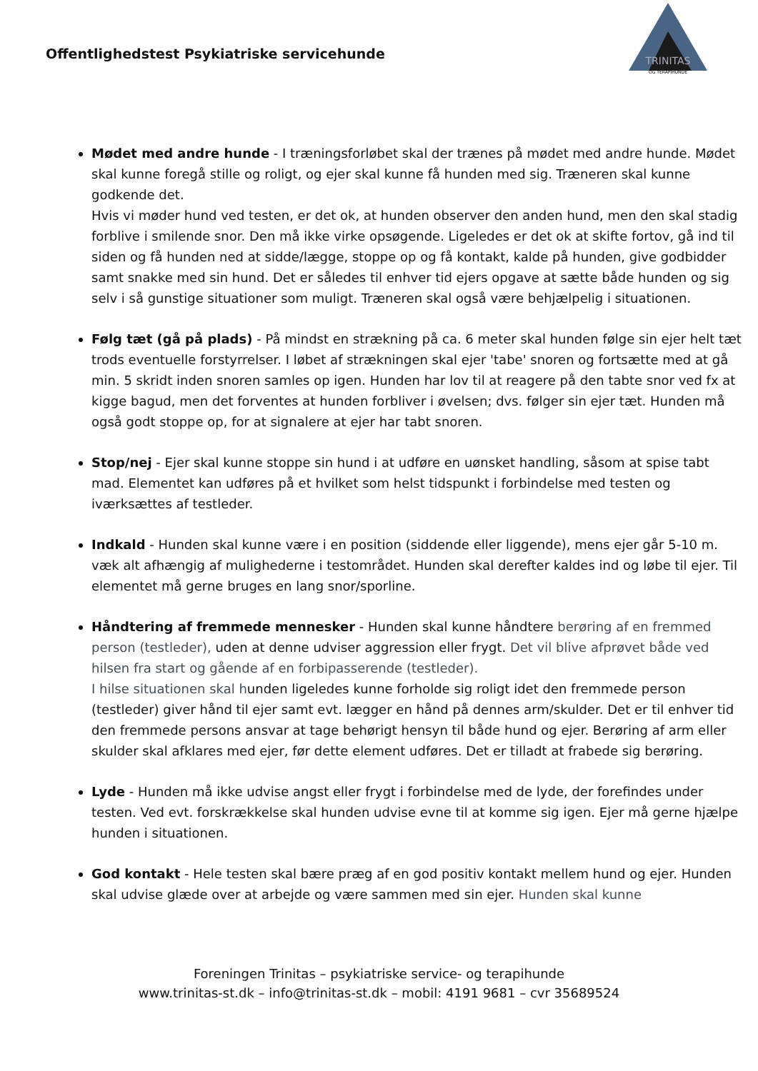Offentlighedstest Psykiatriske servicehunde
TRINITAS
OG TERAPIHUNDE
Mødet med andre hunde - I træningsforløbet skal der trænes på mødet med andre hunde. Mødet skal kunne foregå stille og roligt, og ejer skal kunne få hunden med sig. Træneren skal kunne godkende det.
Hvis vi møder hund ved testen, er det ok, at hunden observer den anden hund, men den skal stadig forblive i smilende snor. Den må ikke virke opsøgende. Ligeledes er det ok at skifte fortov, gå ind til siden og få hunden ned at sidde/lægge, stoppe op og få kontakt, kalde på hunden, give godbidder samt snakke med sin hund. Det er således til enhver tid ejers opgave at sætte både hunden og sig selv i så gunstige situationer som muligt. Træneren skal også være behjælpelig i situationen.
Følg tæt (gå på plads) - På mindst en strækning på ca. 6 meter skal hunden følge sin ejer helt tæt trods eventuelle forstyrrelser. I løbet af strækningen skal ejer 'tabe' snoren og fortsætte med at gå min. 5 skridt inden snoren samles op igen. Hunden har lov til at reagere på den tabte snor ved fx at kigge bagud, men det forventes at hunden forbliver i øvelsen; dvs. følger sin ejer tæt. Hunden må også godt stoppe op, for at signalere at ejer har tabt snoren.
Stop/nej - Ejer skal kunne stoppe sin hund i at udføre en uønsket handling, såsom at spise tabt mad. Elementet kan udføres på et hvilket som helst tidspunkt i forbindelse med testen og iværksættes af testleder.
Indkald - Hunden skal kunne være i en position (siddende eller liggende), mens ejer går 5-10 m. væk alt afhængig af mulighederne i testområdet. Hunden skal derefter kaldes ind og løbe til ejer. Til elementet må gerne bruges en lang snor/sporline.
Håndtering af fremmede mennesker - Hunden skal kunne håndtere berøring af en fremmed person (testleder), uden at denne udviser aggression eller frygt. Det vil blive afprøvet både ved hilsen fra start og gående af en forbipasserende (testleder).
I hilse situationen skal hunden ligeledes kunne forholde sig roligt idet den fremmede person (testleder) giver hånd til ejer samt evt. lægger en hånd på dennes arm/skulder. Det er til enhver tid den fremmede persons ansvar at tage behørigt hensyn til både hund og ejer. Berøring af arm eller skulder skal afklares med ejer, før dette element udføres. Det er tilladt at frabede sig berøring.
Lyde - Hunden må ikke udvise angst eller frygt i forbindelse med de lyde, der forefindes under testen. Ved evt. forskrækkelse skal hunden udvise evne til at komme sig igen. Ejer må gerne hjælpe hunden i situationen.
God kontakt - Hele testen skal bære præg af en god positiv kontakt mellem hund og ejer. Hunden skal udvise glæde over at arbejde og være sammen med sin ejer. Hunden skal kunne
Foreningen Trinitas – psykiatriske service- og terapihunde
www.trinitas-st.dk – info@trinitas-st.dk – mobil: 4191 9681 – cvr 35689524